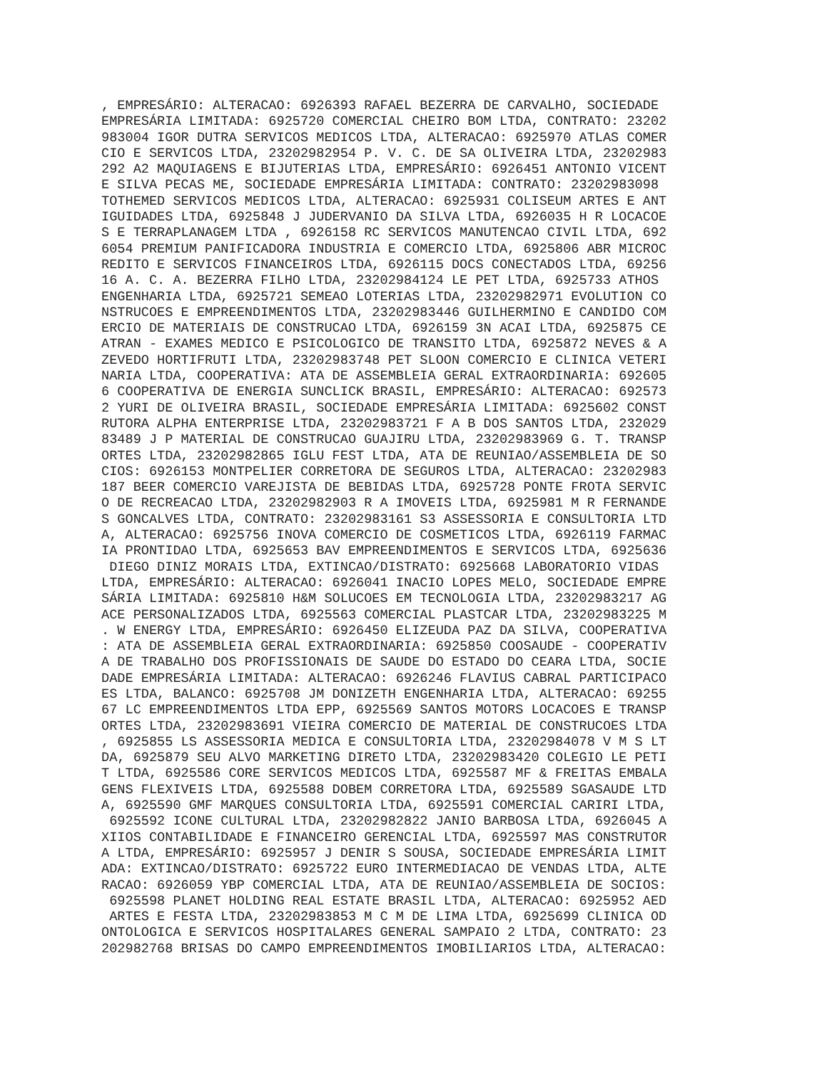, EMPRESÁRIO: ALTERACAO: 6926393 RAFAEL BEZERRA DE CARVALHO, SOCIEDADE
EMPRESÁRIA LIMITADA: 6925720 COMERCIAL CHEIRO BOM LTDA, CONTRATO: 23202
983004 IGOR DUTRA SERVICOS MEDICOS LTDA, ALTERACAO: 6925970 ATLAS COMER
CIO E SERVICOS LTDA, 23202982954 P. V. C. DE SA OLIVEIRA LTDA, 23202983
292 A2 MAQUIAGENS E BIJUTERIAS LTDA, EMPRESÁRIO: 6926451 ANTONIO VICENT
E SILVA PECAS ME, SOCIEDADE EMPRESÁRIA LIMITADA: CONTRATO: 23202983098
TOTHEMED SERVICOS MEDICOS LTDA, ALTERACAO: 6925931 COLISEUM ARTES E ANT
IGUIDADES LTDA, 6925848 J JUDERVANIO DA SILVA LTDA, 6926035 H R LOCACOE
S E TERRAPLANAGEM LTDA , 6926158 RC SERVICOS MANUTENCAO CIVIL LTDA, 692
6054 PREMIUM PANIFICADORA INDUSTRIA E COMERCIO LTDA, 6925806 ABR MICROC
REDITO E SERVICOS FINANCEIROS LTDA, 6926115 DOCS CONECTADOS LTDA, 69256
16 A. C. A. BEZERRA FILHO LTDA, 23202984124 LE PET LTDA, 6925733 ATHOS
ENGENHARIA LTDA, 6925721 SEMEAO LOTERIAS LTDA, 23202982971 EVOLUTION CO
NSTRUCOES E EMPREENDIMENTOS LTDA, 23202983446 GUILHERMINO E CANDIDO COM
ERCIO DE MATERIAIS DE CONSTRUCAO LTDA, 6926159 3N ACAI LTDA, 6925875 CE
ATRAN - EXAMES MEDICO E PSICOLOGICO DE TRANSITO LTDA, 6925872 NEVES & A
ZEVEDO HORTIFRUTI LTDA, 23202983748 PET SLOON COMERCIO E CLINICA VETERI
NARIA LTDA, COOPERATIVA: ATA DE ASSEMBLEIA GERAL EXTRAORDINARIA: 692605
6 COOPERATIVA DE ENERGIA SUNCLICK BRASIL, EMPRESÁRIO: ALTERACAO: 692573
2 YURI DE OLIVEIRA BRASIL, SOCIEDADE EMPRESÁRIA LIMITADA: 6925602 CONST
RUTORA ALPHA ENTERPRISE LTDA, 23202983721 F A B DOS SANTOS LTDA, 232029
83489 J P MATERIAL DE CONSTRUCAO GUAJIRU LTDA, 23202983969 G. T. TRANSP
ORTES LTDA, 23202982865 IGLU FEST LTDA, ATA DE REUNIAO/ASSEMBLEIA DE SO
CIOS: 6926153 MONTPELIER CORRETORA DE SEGUROS LTDA, ALTERACAO: 23202983
187 BEER COMERCIO VAREJISTA DE BEBIDAS LTDA, 6925728 PONTE FROTA SERVIC
O DE RECREACAO LTDA, 23202982903 R A IMOVEIS LTDA, 6925981 M R FERNANDE
S GONCALVES LTDA, CONTRATO: 23202983161 S3 ASSESSORIA E CONSULTORIA LTD
A, ALTERACAO: 6925756 INOVA COMERCIO DE COSMETICOS LTDA, 6926119 FARMAC
IA PRONTIDAO LTDA, 6925653 BAV EMPREENDIMENTOS E SERVICOS LTDA, 6925636
 DIEGO DINIZ MORAIS LTDA, EXTINCAO/DISTRATO: 6925668 LABORATORIO VIDAS
LTDA, EMPRESÁRIO: ALTERACAO: 6926041 INACIO LOPES MELO, SOCIEDADE EMPRE
SÁRIA LIMITADA: 6925810 H&M SOLUCOES EM TECNOLOGIA LTDA, 23202983217 AG
ACE PERSONALIZADOS LTDA, 6925563 COMERCIAL PLASTCAR LTDA, 23202983225 M
. W ENERGY LTDA, EMPRESÁRIO: 6926450 ELIZEUDA PAZ DA SILVA, COOPERATIVA
: ATA DE ASSEMBLEIA GERAL EXTRAORDINARIA: 6925850 COOSAUDE - COOPERATIV
A DE TRABALHO DOS PROFISSIONAIS DE SAUDE DO ESTADO DO CEARA LTDA, SOCIE
DADE EMPRESÁRIA LIMITADA: ALTERACAO: 6926246 FLAVIUS CABRAL PARTICIPACO
ES LTDA, BALANCO: 6925708 JM DONIZETH ENGENHARIA LTDA, ALTERACAO: 69255
67 LC EMPREENDIMENTOS LTDA EPP, 6925569 SANTOS MOTORS LOCACOES E TRANSP
ORTES LTDA, 23202983691 VIEIRA COMERCIO DE MATERIAL DE CONSTRUCOES LTDA
, 6925855 LS ASSESSORIA MEDICA E CONSULTORIA LTDA, 23202984078 V M S LT
DA, 6925879 SEU ALVO MARKETING DIRETO LTDA, 23202983420 COLEGIO LE PETI
T LTDA, 6925586 CORE SERVICOS MEDICOS LTDA, 6925587 MF & FREITAS EMBALA
GENS FLEXIVEIS LTDA, 6925588 DOBEM CORRETORA LTDA, 6925589 SGASAUDE LTD
A, 6925590 GMF MARQUES CONSULTORIA LTDA, 6925591 COMERCIAL CARIRI LTDA,
 6925592 ICONE CULTURAL LTDA, 23202982822 JANIO BARBOSA LTDA, 6926045 A
XIIOS CONTABILIDADE E FINANCEIRO GERENCIAL LTDA, 6925597 MAS CONSTRUTOR
A LTDA, EMPRESÁRIO: 6925957 J DENIR S SOUSA, SOCIEDADE EMPRESÁRIA LIMIT
ADA: EXTINCAO/DISTRATO: 6925722 EURO INTERMEDIACAO DE VENDAS LTDA, ALTE
RACAO: 6926059 YBP COMERCIAL LTDA, ATA DE REUNIAO/ASSEMBLEIA DE SOCIOS:
 6925598 PLANET HOLDING REAL ESTATE BRASIL LTDA, ALTERACAO: 6925952 AED
 ARTES E FESTA LTDA, 23202983853 M C M DE LIMA LTDA, 6925699 CLINICA OD
ONTOLOGICA E SERVICOS HOSPITALARES GENERAL SAMPAIO 2 LTDA, CONTRATO: 23
202982768 BRISAS DO CAMPO EMPREENDIMENTOS IMOBILIARIOS LTDA, ALTERACAO: